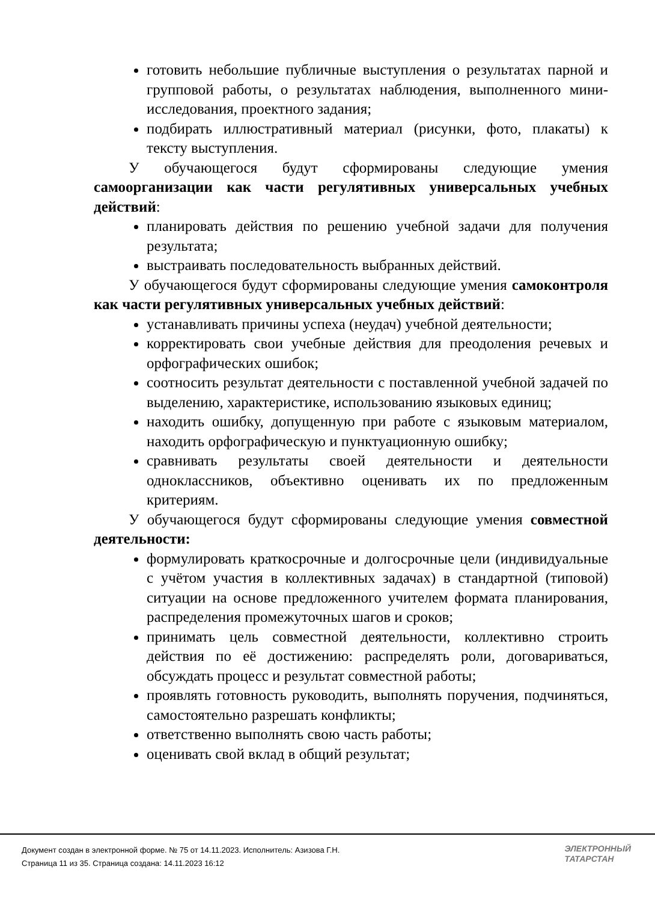готовить небольшие публичные выступления о результатах парной и групповой работы, о результатах наблюдения, выполненного мини-исследования, проектного задания;
подбирать иллюстративный материал (рисунки, фото, плакаты) к тексту выступления.
У обучающегося будут сформированы следующие умения самоорганизации как части регулятивных универсальных учебных действий:
планировать действия по решению учебной задачи для получения результата;
выстраивать последовательность выбранных действий.
У обучающегося будут сформированы следующие умения самоконтроля как части регулятивных универсальных учебных действий:
устанавливать причины успеха (неудач) учебной деятельности;
корректировать свои учебные действия для преодоления речевых и орфографических ошибок;
соотносить результат деятельности с поставленной учебной задачей по выделению, характеристике, использованию языковых единиц;
находить ошибку, допущенную при работе с языковым материалом, находить орфографическую и пунктуационную ошибку;
сравнивать результаты своей деятельности и деятельности одноклассников, объективно оценивать их по предложенным критериям.
У обучающегося будут сформированы следующие умения совместной деятельности:
формулировать краткосрочные и долгосрочные цели (индивидуальные с учётом участия в коллективных задачах) в стандартной (типовой) ситуации на основе предложенного учителем формата планирования, распределения промежуточных шагов и сроков;
принимать цель совместной деятельности, коллективно строить действия по её достижению: распределять роли, договариваться, обсуждать процесс и результат совместной работы;
проявлять готовность руководить, выполнять поручения, подчиняться, самостоятельно разрешать конфликты;
ответственно выполнять свою часть работы;
оценивать свой вклад в общий результат;
Документ создан в электронной форме. № 75 от 14.11.2023. Исполнитель: Азизова Г.Н.
Страница 11 из 35. Страница создана: 14.11.2023 16:12
ЭЛЕКТРОННЫЙ
ТАТАРСТАН